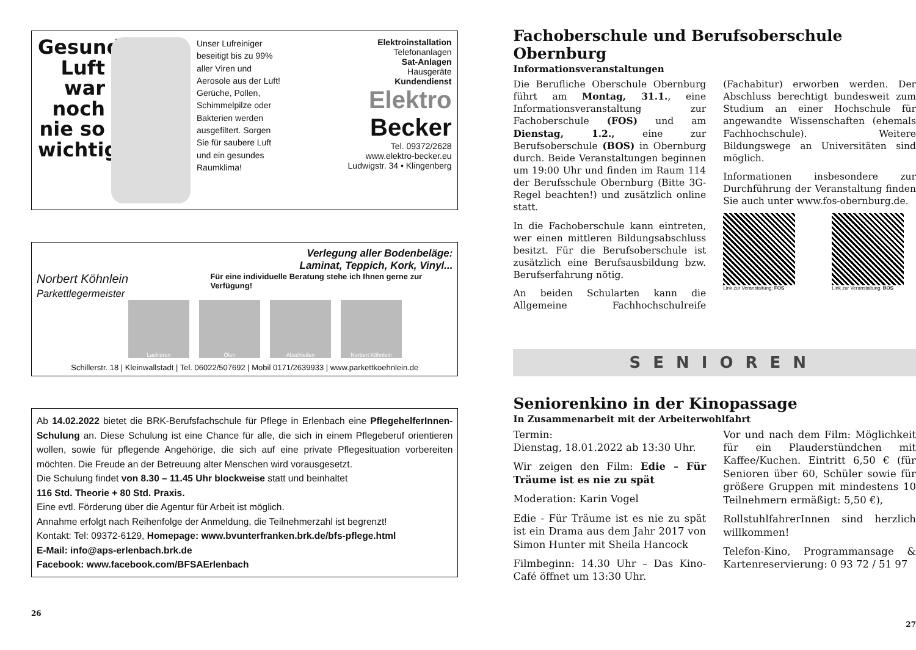Gesunde Luft war noch nie so wichtig!
Unser Lufreiniger beseitigt bis zu 99% aller Viren und Aerosole aus der Luft! Gerüche, Pollen, Schimmelpilze oder Bakterien werden ausgefiltert. Sorgen Sie für saubere Luft und ein gesundes Raumklima!
Elektroinstallation
Telefonanlagen
Sat-Anlagen
Hausgeräte
Kundendienst
Elektro
Becker
Tel. 09372/2628
www.elektro-becker.eu
Ludwigstr. 34 • Klingenberg
Verlegung aller Bodenbeläge:
Laminat, Teppich, Kork, Vinyl...
Norbert Köhnlein Parkettlegermeister Für eine individuelle Beratung stehe ich Ihnen gerne zur Verfügung!
Lackieren Ölen Abschleifen Norbert Köhnlein
Schillerstr. 18 | Kleinwallstadt | Tel. 06022/507692 | Mobil 0171/2639933 | www.parkettkoehnlein.de
Ab 14.02.2022 bietet die BRK-Berufsfachschule für Pflege in Erlenbach eine PflegehelferInnen-Schulung an. Diese Schulung ist eine Chance für alle, die sich in einem Pflegeberuf orientieren wollen, sowie für pflegende Angehörige, die sich auf eine private Pflegesituation vorbereiten möchten. Die Freude an der Betreuung alter Menschen wird vorausgesetzt.
Die Schulung findet von 8.30 – 11.45 Uhr blockweise statt und beinhaltet
116 Std. Theorie + 80 Std. Praxis.
Eine evtl. Förderung über die Agentur für Arbeit ist möglich.
Annahme erfolgt nach Reihenfolge der Anmeldung, die Teilnehmerzahl ist begrenzt!
Kontakt: Tel: 09372-6129, Homepage: www.bvunterfranken.brk.de/bfs-pflege.html
E-Mail: info@aps-erlenbach.brk.de
Facebook: www.facebook.com/BFSAErlenbach
26
Fachoberschule und Berufsoberschule Obernburg
Informationsveranstaltungen
Die Berufliche Oberschule Obernburg führt am Montag, 31.1., eine Informationsveranstaltung zur Fachoberschule (FOS) und am Dienstag, 1.2., eine zur Berufsoberschule (BOS) in Obernburg durch. Beide Veranstaltungen beginnen um 19:00 Uhr und finden im Raum 114 der Berufsschule Obernburg (Bitte 3G-Regel beachten!) und zusätzlich online statt.
In die Fachoberschule kann eintreten, wer einen mittleren Bildungsabschluss besitzt. Für die Berufsoberschule ist zusätzlich eine Berufsausbildung bzw. Berufserfahrung nötig.
An beiden Schularten kann die Allgemeine Fachhochschulreife (Fachabitur) erworben werden. Der Abschluss berechtigt bundesweit zum Studium an einer Hochschule für angewandte Wissenschaften (ehemals Fachhochschule). Weitere Bildungswege an Universitäten sind möglich.
Informationen insbesondere zur Durchführung der Veranstaltung finden Sie auch unter www.fos-obernburg.de.
Link zur Veranstaltung: FOS Link zur Veranstaltung: BOS
SENIOREN
Seniorenkino in der Kinopassage
In Zusammenarbeit mit der Arbeiterwohlfahrt
Termin:
Dienstag, 18.01.2022 ab 13:30 Uhr.
Wir zeigen den Film: Edie – Für Träume ist es nie zu spät
Moderation: Karin Vogel
Edie - Für Träume ist es nie zu spät ist ein Drama aus dem Jahr 2017 von Simon Hunter mit Sheila Hancock
Filmbeginn: 14.30 Uhr – Das Kino-Café öffnet um 13:30 Uhr.
Vor und nach dem Film: Möglichkeit für ein Plauderstündchen mit Kaffee/Kuchen. Eintritt 6,50 € (für Senioren über 60, Schüler sowie für größere Gruppen mit mindestens 10 Teilnehmern ermäßigt: 5,50 €),
RollstuhlfahrerInnen sind herzlich willkommen!
Telefon-Kino, Programmansage & Kartenreservierung: 0 93 72 / 51 97
27